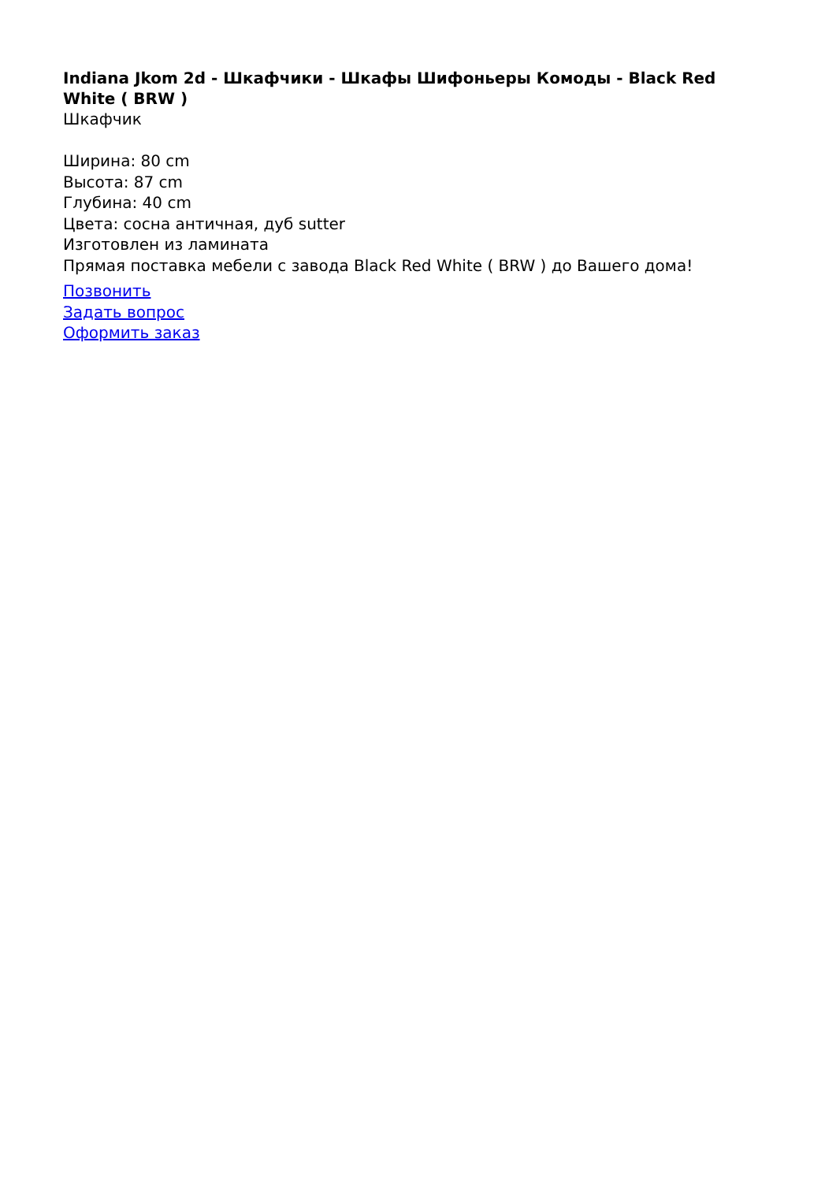Indiana Jkom 2d - Шкафчики - Шкафы Шифоньеры Комоды - Black Red White ( BRW )
Шкафчик
Ширина: 80 cm
Высота: 87 cm
Глубина: 40 cm
Цвета: сосна античная, дуб sutter
Изготовлен из ламината
Прямая поставка мебели с завода Black Red White ( BRW ) до Вашего дома!
Позвонить
Задать вопрос
Оформить заказ